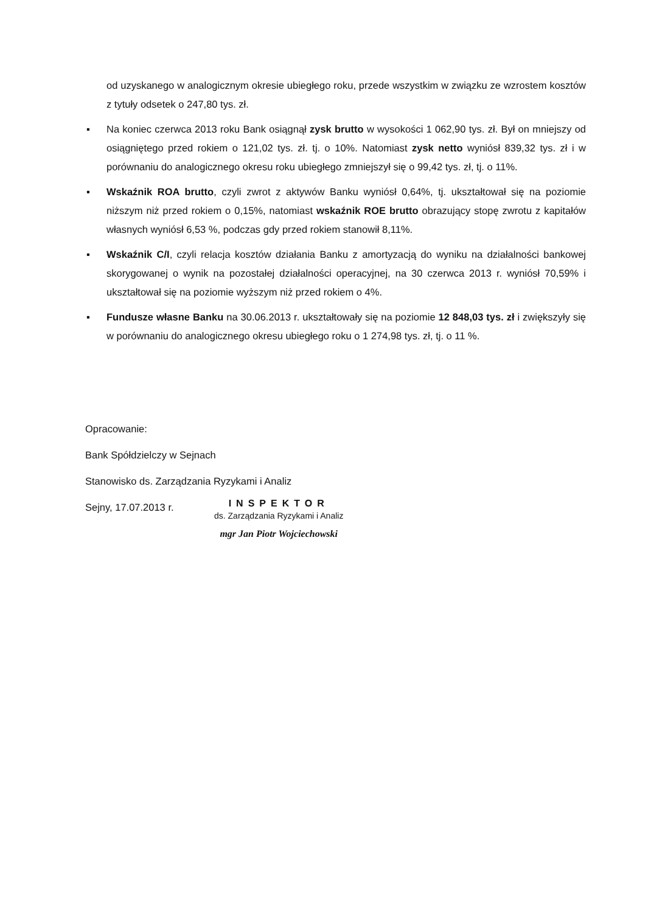od uzyskanego w analogicznym okresie ubiegłego roku, przede wszystkim w związku ze wzrostem kosztów z tytuły odsetek o 247,80 tys. zł.
▪ Na koniec czerwca 2013 roku Bank osiągnął zysk brutto w wysokości 1 062,90 tys. zł. Był on mniejszy od osiągniętego przed rokiem o 121,02 tys. zł. tj. o 10%. Natomiast zysk netto wyniósł 839,32 tys. zł i w porównaniu do analogicznego okresu roku ubiegłego zmniejszył się o 99,42 tys. zł, tj. o 11%.
▪ Wskaźnik ROA brutto, czyli zwrot z aktywów Banku wyniósł 0,64%, tj. ukształtował się na poziomie niższym niż przed rokiem o 0,15%, natomiast wskaźnik ROE brutto obrazujący stopę zwrotu z kapitałów własnych wyniósł 6,53 %, podczas gdy przed rokiem stanowił 8,11%.
▪ Wskaźnik C/I, czyli relacja kosztów działania Banku z amortyzacją do wyniku na działalności bankowej skorygowanej o wynik na pozostałej działalności operacyjnej, na 30 czerwca 2013 r. wyniósł 70,59% i ukształtował się na poziomie wyższym niż przed rokiem o 4%.
▪ Fundusze własne Banku na 30.06.2013 r. ukształtowały się na poziomie 12 848,03 tys. zł i zwiększyły się w porównaniu do analogicznego okresu ubiegłego roku o 1 274,98 tys. zł, tj. o 11 %.
Opracowanie:
Bank Spółdzielczy w Sejnach
Stanowisko ds. Zarządzania Ryzykami i Analiz
Sejny, 17.07.2013 r.
INSPEKTOR
ds. Zarządzania Ryzykami i Analiz
mgr Jan Piotr Wojciechowski